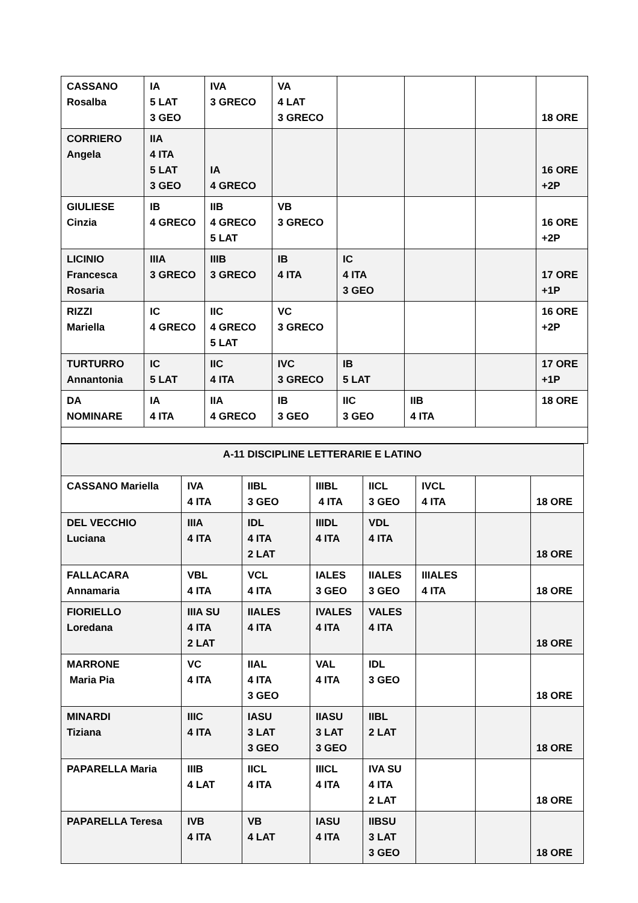| CASSANO Rosalba | IA 5 LAT 3 GEO | IVA 3 GRECO | VA 4 LAT 3 GRECO | | | | 18 ORE |
| CORRIERO Angela | IIA 4 ITA 5 LAT 3 GEO | IA 4 GRECO | | | | | 16 ORE +2P |
| GIULIESE Cinzia | IB 4 GRECO | IIB 4 GRECO 5 LAT | VB 3 GRECO | | | | 16 ORE +2P |
| LICINIO Francesca Rosaria | IIIA 3 GRECO | IIIB 3 GRECO | IB 4 ITA | IC 4 ITA 3 GEO | | | 17 ORE +1P |
| RIZZI Mariella | IC 4 GRECO | IIC 4 GRECO 5 LAT | VC 3 GRECO | | | | 16 ORE +2P |
| TURTURRO Annantonia | IC 5 LAT | IIC 4 ITA | IVC 3 GRECO | IB 5 LAT | | | 17 ORE +1P |
| DA NOMINARE | IA 4 ITA | IIA 4 GRECO | IB 3 GEO | IIC 3 GEO | IIB 4 ITA | | 18 ORE |
| A-11 DISCIPLINE LETTERARIE E LATINO | | | | | | | |
| CASSANO Mariella | IVA 4 ITA | IIBL 3 GEO | IIIBL 4 ITA | IICL 3 GEO | IVCL 4 ITA | | 18 ORE |
| DEL VECCHIO Luciana | IIIA 4 ITA | IDL 4 ITA 2 LAT | IIIDL 4 ITA | VDL 4 ITA | | | 18 ORE |
| FALLACARA Annamaria | VBL 4 ITA | VCL 4 ITA | IALES 3 GEO | IIALES 3 GEO | IIIALES 4 ITA | | 18 ORE |
| FIORIELLO Loredana | IIIA SU 4 ITA 2 LAT | IIALES 4 ITA | IVALES 4 ITA | VALES 4 ITA | | | 18 ORE |
| MARRONE Maria Pia | VC 4 ITA | IIAL 4 ITA 3 GEO | VAL 4 ITA | IDL 3 GEO | | | 18 ORE |
| MINARDI Tiziana | IIIC 4 ITA | IASU 3 LAT 3 GEO | IIASU 3 LAT 3 GEO | IIBL 2 LAT | | | 18 ORE |
| PAPARELLA Maria | IIIB 4 LAT | IICL 4 ITA | IIICL 4 ITA | IVA SU 4 ITA 2 LAT | | | 18 ORE |
| PAPARELLA Teresa | IVB 4 ITA | VB 4 LAT | IASU 4 ITA | IIBSU 3 LAT 3 GEO | | | 18 ORE |